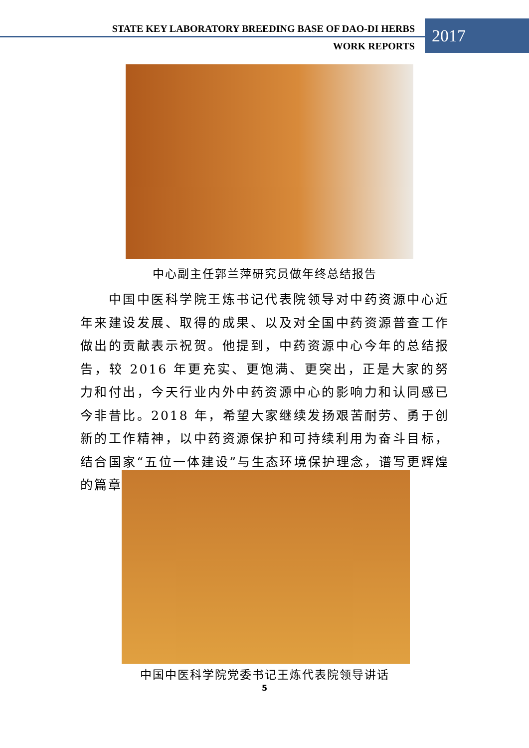STATE KEY LABORATORY BREEDING BASE OF DAO-DI HERBS
2017
WORK REPORTS
中心副主任郭兰萍研究员做年终总结报告
  中国中医科学院王炼书记代表院领导对中药资源中心近年来建设发展、取得的成果、以及对全国中药资源普查工作做出的贡献表示祝贺。他提到，中药资源中心今年的总结报告，较 2016 年更充实、更饱满、更突出，正是大家的努力和付出，今天行业内外中药资源中心的影响力和认同感已今非昔比。2018 年，希望大家继续发扬艰苦耐劳、勇于创新的工作精神，以中药资源保护和可持续利用为奋斗目标，结合国家“五位一体建设”与生态环境保护理念，谱写更辉煌的篇章。
中国中医科学院党委书记王炼代表院领导讲话
5